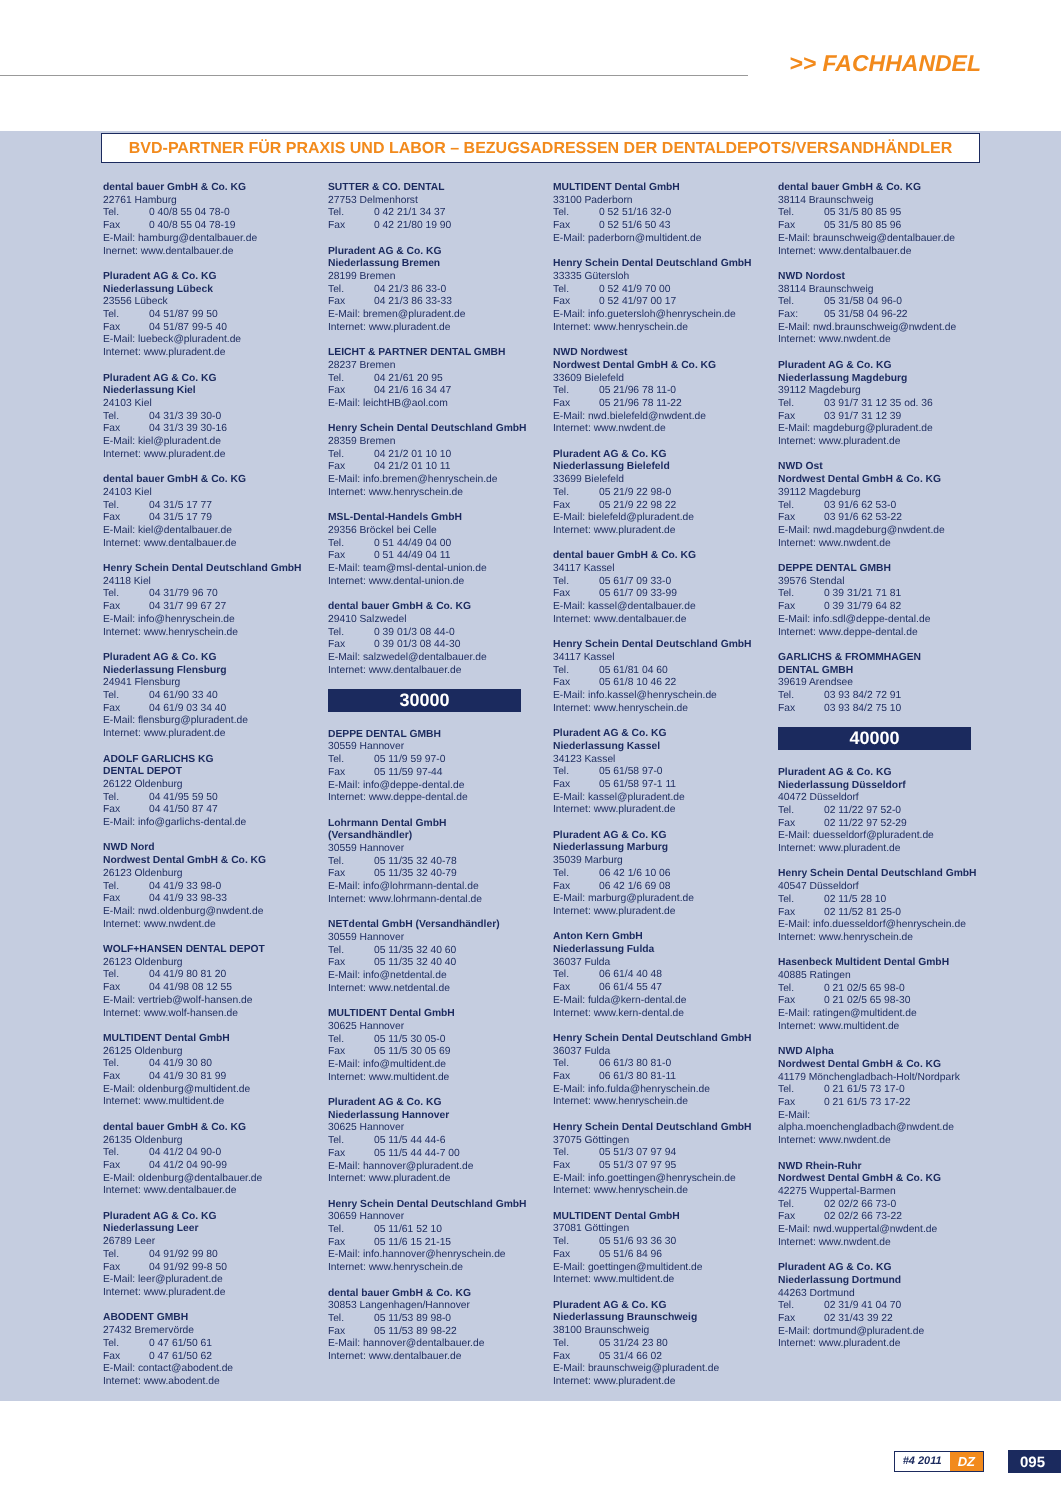>> FACHHANDEL
BVD-PARTNER FÜR PRAXIS UND LABOR – BEZUGSADRESSEN DER DENTALDEPOTS/VERSANDHÄNDLER
dental bauer GmbH & Co. KG
22761 Hamburg
Tel. 0 40/8 55 04 78-0
Fax 0 40/8 55 04 78-19
E-Mail: hamburg@dentalbauer.de
Inernet: www.dentalbauer.de
Pluradent AG & Co. KG
Niederlassung Lübeck
23556 Lübeck
Tel. 04 51/87 99 50
Fax 04 51/87 99-5 40
E-Mail: luebeck@pluradent.de
Internet: www.pluradent.de
Pluradent AG & Co. KG
Niederlassung Kiel
24103 Kiel
Tel. 04 31/3 39 30-0
Fax 04 31/3 39 30-16
E-Mail: kiel@pluradent.de
Internet: www.pluradent.de
dental bauer GmbH & Co. KG
24103 Kiel
Tel. 04 31/5 17 77
Fax 04 31/5 17 79
E-Mail: kiel@dentalbauer.de
Internet: www.dentalbauer.de
Henry Schein Dental Deutschland GmbH
24118 Kiel
Tel. 04 31/79 96 70
Fax 04 31/7 99 67 27
E-Mail: info@henryschein.de
Internet: www.henryschein.de
Pluradent AG & Co. KG
Niederlassung Flensburg
24941 Flensburg
Tel. 04 61/90 33 40
Fax 04 61/9 03 34 40
E-Mail: flensburg@pluradent.de
Internet: www.pluradent.de
ADOLF GARLICHS KG
DENTAL DEPOT
26122 Oldenburg
Tel. 04 41/95 59 50
Fax 04 41/50 87 47
E-Mail: info@garlichs-dental.de
NWD Nord
Nordwest Dental GmbH & Co. KG
26123 Oldenburg
Tel. 04 41/9 33 98-0
Fax 04 41/9 33 98-33
E-Mail: nwd.oldenburg@nwdent.de
Internet: www.nwdent.de
WOLF+HANSEN DENTAL DEPOT
26123 Oldenburg
Tel. 04 41/9 80 81 20
Fax 04 41/98 08 12 55
E-Mail: vertrieb@wolf-hansen.de
Internet: www.wolf-hansen.de
MULTIDENT Dental GmbH
26125 Oldenburg
Tel. 04 41/9 30 80
Fax 04 41/9 30 81 99
E-Mail: oldenburg@multident.de
Internet: www.multident.de
dental bauer GmbH & Co. KG
26135 Oldenburg
Tel. 04 41/2 04 90-0
Fax 04 41/2 04 90-99
E-Mail: oldenburg@dentalbauer.de
Internet: www.dentalbauer.de
Pluradent AG & Co. KG
Niederlassung Leer
26789 Leer
Tel. 04 91/92 99 80
Fax 04 91/92 99-8 50
E-Mail: leer@pluradent.de
Internet: www.pluradent.de
ABODENT GMBH
27432 Bremervörde
Tel. 0 47 61/50 61
Fax 0 47 61/50 62
E-Mail: contact@abodent.de
Internet: www.abodent.de
SUTTER & CO. DENTAL
27753 Delmenhorst
Tel. 0 42 21/1 34 37
Fax 0 42 21/80 19 90
Pluradent AG & Co. KG
Niederlassung Bremen
28199 Bremen
Tel. 04 21/3 86 33-0
Fax 04 21/3 86 33-33
E-Mail: bremen@pluradent.de
Internet: www.pluradent.de
LEICHT & PARTNER DENTAL GMBH
28237 Bremen
Tel. 04 21/61 20 95
Fax 04 21/6 16 34 47
E-Mail: leichtHB@aol.com
Henry Schein Dental Deutschland GmbH
28359 Bremen
Tel. 04 21/2 01 10 10
Fax 04 21/2 01 10 11
E-Mail: info.bremen@henryschein.de
Internet: www.henryschein.de
MSL-Dental-Handels GmbH
29356 Bröckel bei Celle
Tel. 0 51 44/49 04 00
Fax 0 51 44/49 04 11
E-Mail: team@msl-dental-union.de
Internet: www.dental-union.de
dental bauer GmbH & Co. KG
29410 Salzwedel
Tel. 0 39 01/3 08 44-0
Fax 0 39 01/3 08 44-30
E-Mail: salzwedel@dentalbauer.de
Internet: www.dentalbauer.de
30000
DEPPE DENTAL GMBH
30559 Hannover
Tel. 05 11/9 59 97-0
Fax 05 11/59 97-44
E-Mail: info@deppe-dental.de
Internet: www.deppe-dental.de
Lohrmann Dental GmbH
(Versandhändler)
30559 Hannover
Tel. 05 11/35 32 40-78
Fax 05 11/35 32 40-79
E-Mail: info@lohrmann-dental.de
Internet: www.lohrmann-dental.de
NETdental GmbH (Versandhändler)
30559 Hannover
Tel. 05 11/35 32 40 60
Fax 05 11/35 32 40 40
E-Mail: info@netdental.de
Internet: www.netdental.de
MULTIDENT Dental GmbH
30625 Hannover
Tel. 05 11/5 30 05-0
Fax 05 11/5 30 05 69
E-Mail: info@multident.de
Internet: www.multident.de
Pluradent AG & Co. KG
Niederlassung Hannover
30625 Hannover
Tel. 05 11/5 44 44-6
Fax 05 11/5 44 44-7 00
E-Mail: hannover@pluradent.de
Internet: www.pluradent.de
Henry Schein Dental Deutschland GmbH
30659 Hannover
Tel. 05 11/61 52 10
Fax 05 11/6 15 21-15
E-Mail: info.hannover@henryschein.de
Internet: www.henryschein.de
dental bauer GmbH & Co. KG
30853 Langenhagen/Hannover
Tel. 05 11/53 89 98-0
Fax 05 11/53 89 98-22
E-Mail: hannover@dentalbauer.de
Internet: www.dentalbauer.de
MULTIDENT Dental GmbH
33100 Paderborn
Tel. 0 52 51/16 32-0
Fax 0 52 51/6 50 43
E-Mail: paderborn@multident.de
Henry Schein Dental Deutschland GmbH
33335 Gütersloh
Tel. 0 52 41/9 70 00
Fax 0 52 41/97 00 17
E-Mail: info.guetersloh@henryschein.de
Internet: www.henryschein.de
NWD Nordwest
Nordwest Dental GmbH & Co. KG
33609 Bielefeld
Tel. 05 21/96 78 11-0
Fax 05 21/96 78 11-22
E-Mail: nwd.bielefeld@nwdent.de
Internet: www.nwdent.de
Pluradent AG & Co. KG
Niederlassung Bielefeld
33699 Bielefeld
Tel. 05 21/9 22 98-0
Fax 05 21/9 22 98 22
E-Mail: bielefeld@pluradent.de
Internet: www.pluradent.de
dental bauer GmbH & Co. KG
34117 Kassel
Tel. 05 61/7 09 33-0
Fax 05 61/7 09 33-99
E-Mail: kassel@dentalbauer.de
Internet: www.dentalbauer.de
Henry Schein Dental Deutschland GmbH
34117 Kassel
Tel. 05 61/81 04 60
Fax 05 61/8 10 46 22
E-Mail: info.kassel@henryschein.de
Internet: www.henryschein.de
Pluradent AG & Co. KG
Niederlassung Kassel
34123 Kassel
Tel. 05 61/58 97-0
Fax 05 61/58 97-1 11
E-Mail: kassel@pluradent.de
Internet: www.pluradent.de
Pluradent AG & Co. KG
Niederlassung Marburg
35039 Marburg
Tel. 06 42 1/6 10 06
Fax 06 42 1/6 69 08
E-Mail: marburg@pluradent.de
Internet: www.pluradent.de
Anton Kern GmbH
Niederlassung Fulda
36037 Fulda
Tel. 06 61/4 40 48
Fax 06 61/4 55 47
E-Mail: fulda@kern-dental.de
Internet: www.kern-dental.de
Henry Schein Dental Deutschland GmbH
36037 Fulda
Tel. 06 61/3 80 81-0
Fax 06 61/3 80 81-11
E-Mail: info.fulda@henryschein.de
Internet: www.henryschein.de
Henry Schein Dental Deutschland GmbH
37075 Göttingen
Tel. 05 51/3 07 97 94
Fax 05 51/3 07 97 95
E-Mail: info.goettingen@henryschein.de
Internet: www.henryschein.de
MULTIDENT Dental GmbH
37081 Göttingen
Tel. 05 51/6 93 36 30
Fax 05 51/6 84 96
E-Mail: goettingen@multident.de
Internet: www.multident.de
Pluradent AG & Co. KG
Niederlassung Braunschweig
38100 Braunschweig
Tel. 05 31/24 23 80
Fax 05 31/4 66 02
E-Mail: braunschweig@pluradent.de
Internet: www.pluradent.de
dental bauer GmbH & Co. KG
38114 Braunschweig
Tel. 05 31/5 80 85 95
Fax 05 31/5 80 85 96
E-Mail: braunschweig@dentalbauer.de
Internet: www.dentalbauer.de
NWD Nordost
38114 Braunschweig
Tel. 05 31/58 04 96-0
Fax: 05 31/58 04 96-22
E-Mail: nwd.braunschweig@nwdent.de
Internet: www.nwdent.de
Pluradent AG & Co. KG
Niederlassung Magdeburg
39112 Magdeburg
Tel. 03 91/7 31 12 35 od. 36
Fax 03 91/7 31 12 39
E-Mail: magdeburg@pluradent.de
Internet: www.pluradent.de
NWD Ost
Nordwest Dental GmbH & Co. KG
39112 Magdeburg
Tel. 03 91/6 62 53-0
Fax 03 91/6 62 53-22
E-Mail: nwd.magdeburg@nwdent.de
Internet: www.nwdent.de
DEPPE DENTAL GMBH
39576 Stendal
Tel. 0 39 31/21 71 81
Fax 0 39 31/79 64 82
E-Mail: info.sdl@deppe-dental.de
Internet: www.deppe-dental.de
GARLICHS & FROMMHAGEN
DENTAL GMBH
39619 Arendsee
Tel. 03 93 84/2 72 91
Fax 03 93 84/2 75 10
40000
Pluradent AG & Co. KG
Niederlassung Düsseldorf
40472 Düsseldorf
Tel. 02 11/22 97 52-0
Fax 02 11/22 97 52-29
E-Mail: duesseldorf@pluradent.de
Internet: www.pluradent.de
Henry Schein Dental Deutschland GmbH
40547 Düsseldorf
Tel. 02 11/5 28 10
Fax 02 11/52 81 25-0
E-Mail: info.duesseldorf@henryschein.de
Internet: www.henryschein.de
Hasenbeck Multident Dental GmbH
40885 Ratingen
Tel. 0 21 02/5 65 98-0
Fax 0 21 02/5 65 98-30
E-Mail: ratingen@multident.de
Internet: www.multident.de
NWD Alpha
Nordwest Dental GmbH & Co. KG
41179 Mönchengladbach-Holt/Nordpark
Tel. 0 21 61/5 73 17-0
Fax 0 21 61/5 73 17-22
E-Mail:
alpha.moenchengladbach@nwdent.de
Internet: www.nwdent.de
NWD Rhein-Ruhr
Nordwest Dental GmbH & Co. KG
42275 Wuppertal-Barmen
Tel. 02 02/2 66 73-0
Fax 02 02/2 66 73-22
E-Mail: nwd.wuppertal@nwdent.de
Internet: www.nwdent.de
Pluradent AG & Co. KG
Niederlassung Dortmund
44263 Dortmund
Tel. 02 31/9 41 04 70
Fax 02 31/43 39 22
E-Mail: dortmund@pluradent.de
Internet: www.pluradent.de
#4 2011 DZ
095